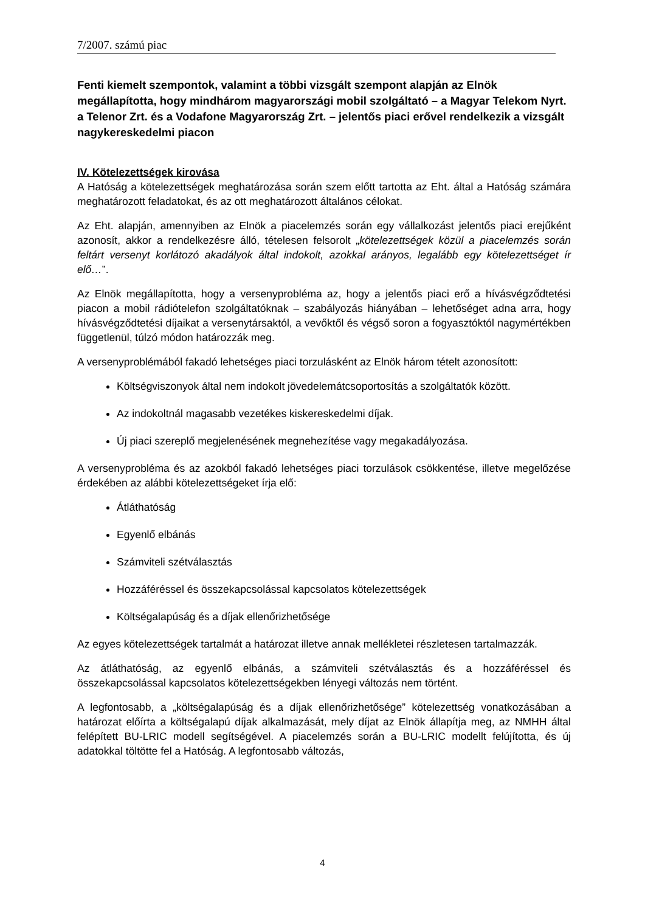7/2007. számú piac
Fenti kiemelt szempontok, valamint a többi vizsgált szempont alapján az Elnök megállapította, hogy mindhárom magyarországi mobil szolgáltató – a Magyar Telekom Nyrt. a Telenor Zrt. és a Vodafone Magyarország Zrt. – jelentős piaci erővel rendelkezik a vizsgált nagykereskedelmi piacon
IV. Kötelezettségek kirovása
A Hatóság a kötelezettségek meghatározása során szem előtt tartotta az Eht. által a Hatóság számára meghatározott feladatokat, és az ott meghatározott általános célokat.
Az Eht. alapján, amennyiben az Elnök a piacelemzés során egy vállalkozást jelentős piaci erejűként azonosít, akkor a rendelkezésre álló, tételesen felsorolt „kötelezettségek közül a piacelemzés során feltárt versenyt korlátozó akadályok által indokolt, azokkal arányos, legalább egy kötelezettséget ír elő…”.
Az Elnök megállapította, hogy a versenyprobléma az, hogy a jelentős piaci erő a hívásvégződtetési piacon a mobil rádiótelefon szolgáltatóknak – szabályozás hiányában – lehetőséget adna arra, hogy hívásvégződtetési díjaikat a versenytársaktól, a vevőktől és végső soron a fogyasztóktól nagymértékben függetlenül, túlzó módon határozzák meg.
A versenyproblémából fakadó lehetséges piaci torzulásként az Elnök három tételt azonosított:
Költségviszonyok által nem indokolt jövedelemátcsoportosítás a szolgáltatók között.
Az indokoltnál magasabb vezetékes kiskereskedelmi díjak.
Új piaci szereplő megjelenésének megnehezítése vagy megakadályozása.
A versenyprobléma és az azokból fakadó lehetséges piaci torzulások csökkentése, illetve megelőzése érdekében az alábbi kötelezettségeket írja elő:
Átláthatóság
Egyenlő elbánás
Számviteli szétválasztás
Hozzáféréssel és összekapcsolással kapcsolatos kötelezettségek
Költségalapúság és a díjak ellenőrizhetősége
Az egyes kötelezettségek tartalmát a határozat illetve annak mellékletei részletesen tartalmazzák.
Az átláthatóság, az egyenlő elbánás, a számviteli szétválasztás és a hozzáféréssel és összekapcsolással kapcsolatos kötelezettségekben lényegi változás nem történt.
A legfontosabb, a „költségalapúság és a díjak ellenőrizhetősége” kötelezettség vonatkozásában a határozat előírta a költségalapú díjak alkalmazását, mely díjat az Elnök állapítja meg, az NMHH által felépített BU-LRIC modell segítségével. A piacelemzés során a BU-LRIC modellt felújította, és új adatokkal töltötte fel a Hatóság. A legfontosabb változás,
4